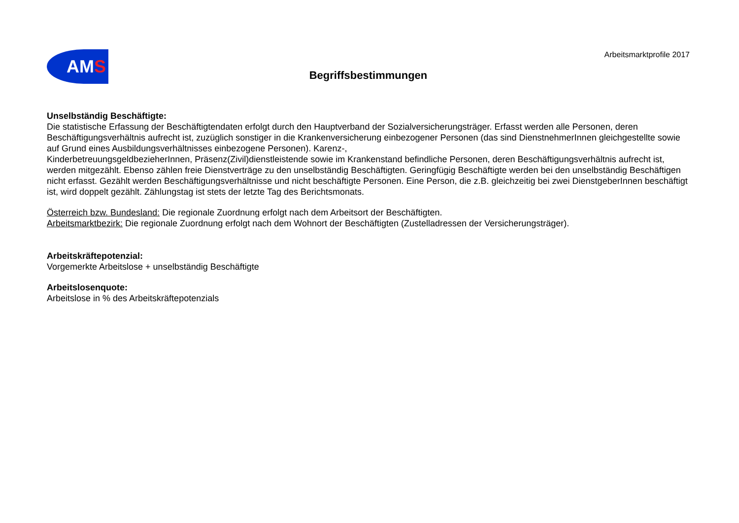AMS
Arbeitsmarktprofile 2017
Begriffsbestimmungen
Unselbständig Beschäftigte:
Die statistische Erfassung der Beschäftigtendaten erfolgt durch den Hauptverband der Sozialversicherungsträger. Erfasst werden alle Personen, deren Beschäftigungsverhältnis aufrecht ist, zuzüglich sonstiger in die Krankenversicherung einbezogener Personen (das sind DienstnehmerInnen gleichgestellte sowie auf Grund eines Ausbildungsverhältnisses einbezogene Personen). Karenz-,
KinderbetreuungsgeldbezieherInnen, Präsenz(Zivil)dienstleistende sowie im Krankenstand befindliche Personen, deren Beschäftigungsverhältnis aufrecht ist, werden mitgezählt. Ebenso zählen freie Dienstverträge zu den unselbständig Beschäftigten. Geringfügig Beschäftigte werden bei den unselbständig Beschäftigen nicht erfasst. Gezählt werden Beschäftigungsverhältnisse und nicht beschäftigte Personen. Eine Person, die z.B. gleichzeitig bei zwei DienstgeberInnen beschäftigt ist, wird doppelt gezählt. Zählungstag ist stets der letzte Tag des Berichtsmonats.
Österreich bzw. Bundesland: Die regionale Zuordnung erfolgt nach dem Arbeitsort der Beschäftigten.
Arbeitsmarktbezirk: Die regionale Zuordnung erfolgt nach dem Wohnort der Beschäftigten (Zustelladressen der Versicherungsträger).
Arbeitskräftepotenzial:
Vorgemerkte Arbeitslose + unselbständig Beschäftigte
Arbeitslosenquote:
Arbeitslose in % des Arbeitskräftepotenzials